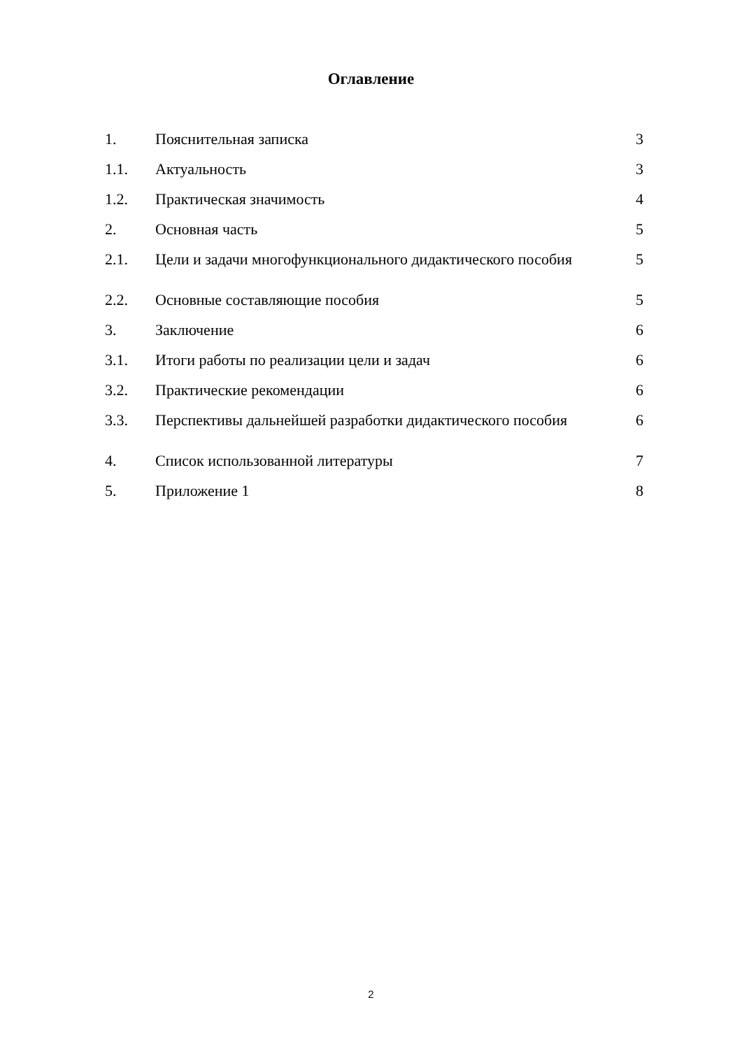Оглавление
| 1. | Пояснительная записка | 3 |
| 1.1. | Актуальность | 3 |
| 1.2. | Практическая значимость | 4 |
| 2. | Основная часть | 5 |
| 2.1. | Цели и задачи многофункционального дидактического пособия | 5 |
| 2.2. | Основные составляющие пособия | 5 |
| 3. | Заключение | 6 |
| 3.1. | Итоги работы по реализации цели и задач | 6 |
| 3.2. | Практические рекомендации | 6 |
| 3.3. | Перспективы дальнейшей разработки дидактического пособия | 6 |
| 4. | Список использованной литературы | 7 |
| 5. | Приложение 1 | 8 |
2